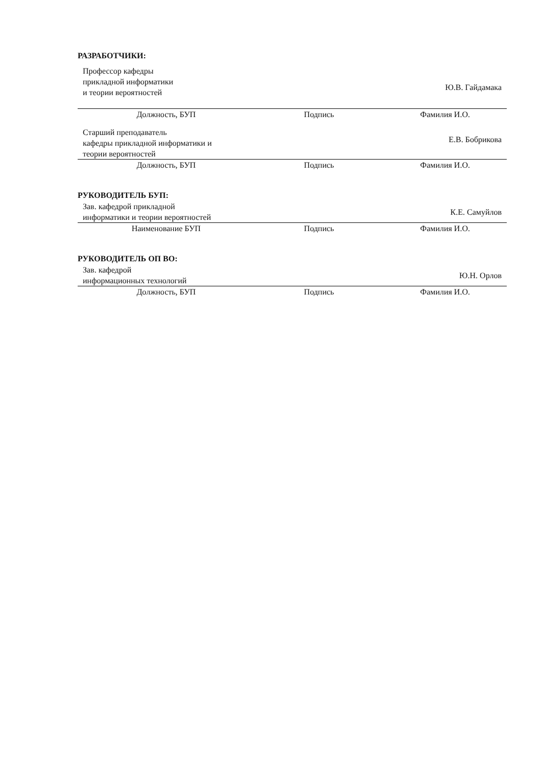РАЗРАБОТЧИКИ:
| Профессор кафедры прикладной информатики и теории вероятностей | | Ю.В. Гайдамака |
| Должность, БУП | Подпись | Фамилия И.О. |
| Старший преподаватель кафедры прикладной информатики и теории вероятностей | | Е.В. Бобрикова |
| Должность, БУП | Подпись | Фамилия И.О. |
РУКОВОДИТЕЛЬ БУП:
| Зав. кафедрой прикладной информатики и теории вероятностей | | К.Е. Самуйлов |
| Наименование БУП | Подпись | Фамилия И.О. |
РУКОВОДИТЕЛЬ ОП ВО:
| Зав. кафедрой информационных технологий | | Ю.Н. Орлов |
| Должность, БУП | Подпись | Фамилия И.О. |